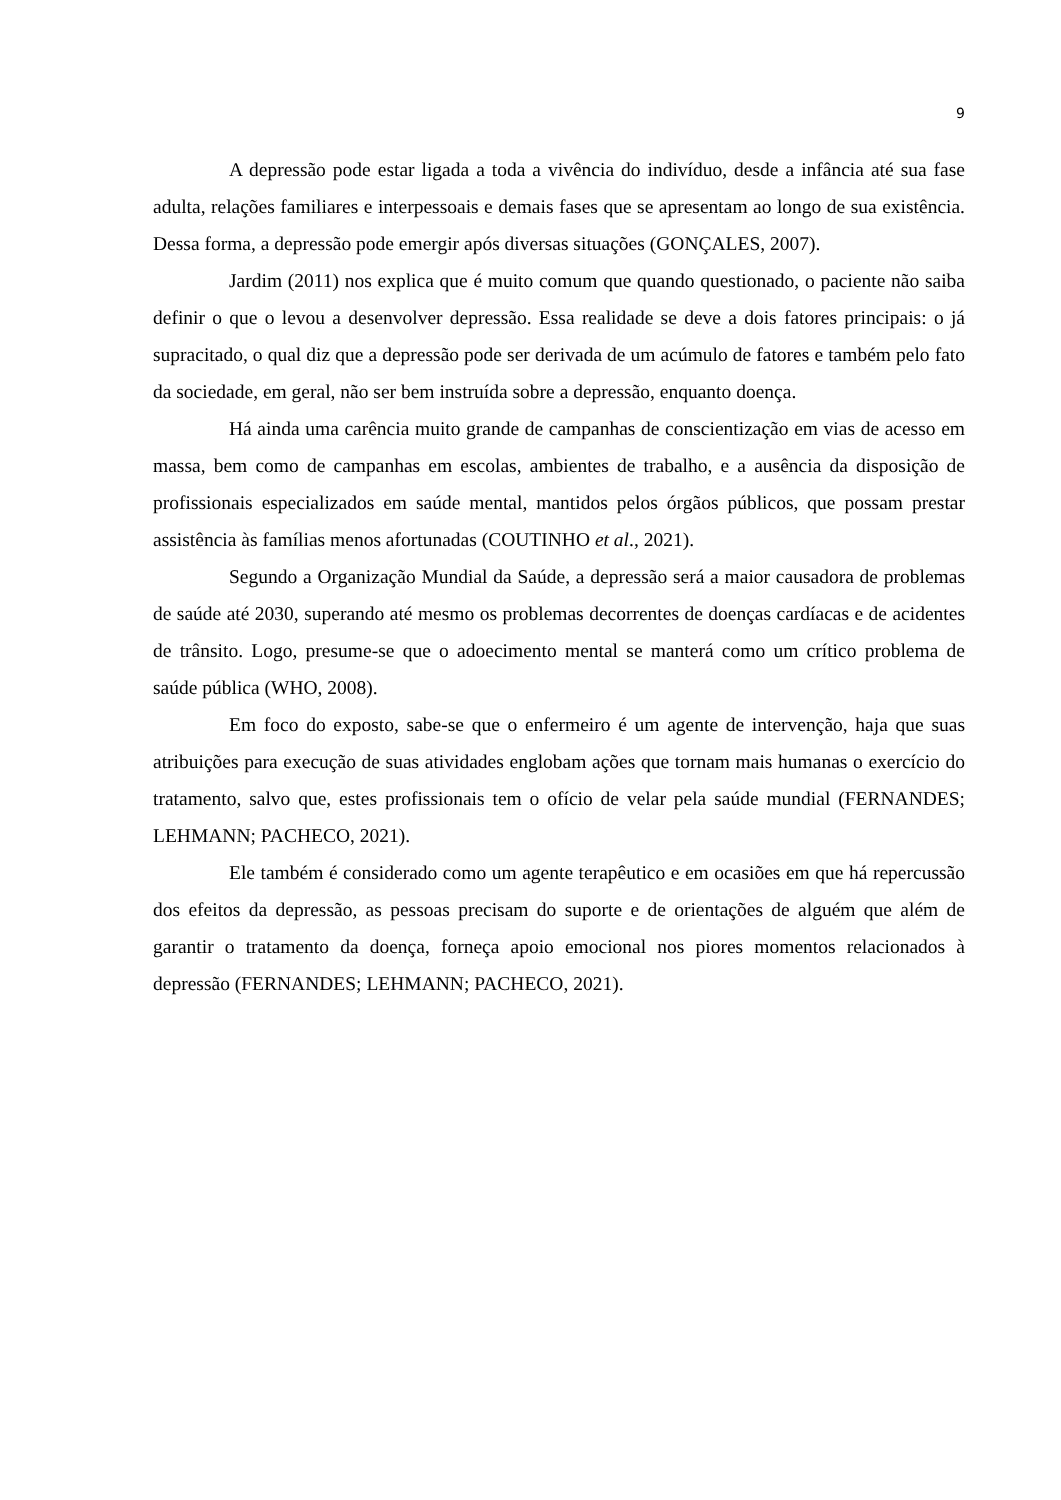9
A depressão pode estar ligada a toda a vivência do indivíduo, desde a infância até sua fase adulta, relações familiares e interpessoais e demais fases que se apresentam ao longo de sua existência. Dessa forma, a depressão pode emergir após diversas situações (GONÇALES, 2007).
Jardim (2011) nos explica que é muito comum que quando questionado, o paciente não saiba definir o que o levou a desenvolver depressão. Essa realidade se deve a dois fatores principais: o já supracitado, o qual diz que a depressão pode ser derivada de um acúmulo de fatores e também pelo fato da sociedade, em geral, não ser bem instruída sobre a depressão, enquanto doença.
Há ainda uma carência muito grande de campanhas de conscientização em vias de acesso em massa, bem como de campanhas em escolas, ambientes de trabalho, e a ausência da disposição de profissionais especializados em saúde mental, mantidos pelos órgãos públicos, que possam prestar assistência às famílias menos afortunadas (COUTINHO et al., 2021).
Segundo a Organização Mundial da Saúde, a depressão será a maior causadora de problemas de saúde até 2030, superando até mesmo os problemas decorrentes de doenças cardíacas e de acidentes de trânsito. Logo, presume-se que o adoecimento mental se manterá como um crítico problema de saúde pública (WHO, 2008).
Em foco do exposto, sabe-se que o enfermeiro é um agente de intervenção, haja que suas atribuições para execução de suas atividades englobam ações que tornam mais humanas o exercício do tratamento, salvo que, estes profissionais tem o ofício de velar pela saúde mundial (FERNANDES; LEHMANN; PACHECO, 2021).
Ele também é considerado como um agente terapêutico e em ocasiões em que há repercussão dos efeitos da depressão, as pessoas precisam do suporte e de orientações de alguém que além de garantir o tratamento da doença, forneça apoio emocional nos piores momentos relacionados à depressão (FERNANDES; LEHMANN; PACHECO, 2021).